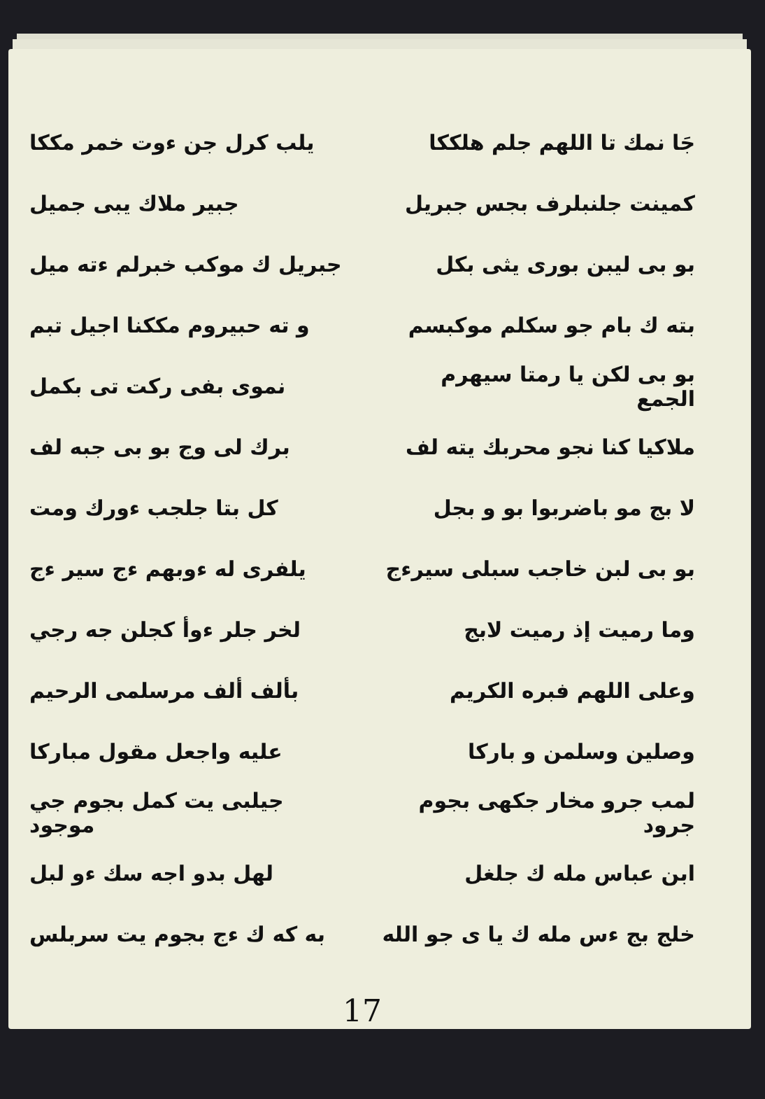جَا نمك تا اللهم جلم هلككا يلب كرل جن ءوت خمر مككا
كمينت جلنبلرف بجس جبريل جبير ملاك يبى جميل
بو بى ليبن بورى يثى بكل جبريل ك موكب خبرلم ءته ميل
بته ك بام جو سكلم موكبسم و ته حبيروم مككنا اجيل تبم
بو بى لكن يا رمتا سيهرم الجمع نموى بفى ركت تى بكمل
ملاكيا كنا نجو محربك يته لف برك لى وج بو بى جبه لف
لا بج مو باضربوا بو و بجل كل بتا جلجب ءورك ومت
بو بى لبن خاجب سبلى سيرءج يلفرى له ءوبهم ءج سير ءج
وما رميت إذ رميت لابج لخر جلر ءوأ كجلن جه رجي
وعلى اللهم فبره الكريم بألف ألف مرسلمى الرحيم
وصلين وسلمن و باركا عليه واجعل مقول مباركا
لمب جرو مخار جكهى بجوم جرود جيلبى يت كمل بجوم جي موجود
ابن عباس مله ك جلغل لهل بدو اجه سك ءو لبل
خلج بج ءس مله ك يا ى جو الله به كه ك ءج بجوم يت سربلس
17